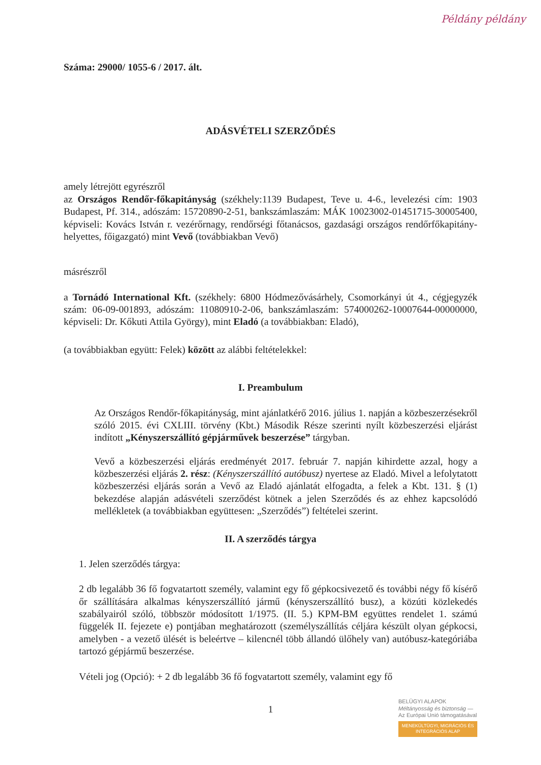Példány példány
Száma: 29000/ 1055-6 / 2017. ált.
ADÁSVÉTELI SZERZŐDÉS
amely létrejött egyrészről
az Országos Rendőr-főkapitányság (székhely:1139 Budapest, Teve u. 4-6., levelezési cím: 1903 Budapest, Pf. 314., adószám: 15720890-2-51, bankszámlaszám: MÁK 10023002-01451715-30005400, képviseli: Kovács István r. vezérőrnagy, rendőrségi főtanácsos, gazdasági országos rendőrfőkapitány-helyettes, főigazgató) mint Vevő (továbbiakban Vevő)
másrészről
a Tornádó International Kft. (székhely: 6800 Hódmezővásárhely, Csomorkányi út 4., cégjegyzék szám: 06-09-001893, adószám: 11080910-2-06, bankszámlaszám: 574000262-10007644-00000000, képviseli: Dr. Kőkuti Attila György), mint Eladó (a továbbiakban: Eladó),
(a továbbiakban együtt: Felek) között az alábbi feltételekkel:
I. Preambulum
Az Országos Rendőr-főkapitányság, mint ajánlatkérő 2016. július 1. napján a közbeszerzésekről szóló 2015. évi CXLIII. törvény (Kbt.) Második Része szerinti nyílt közbeszerzési eljárást indított „Kényszerszállító gépjárművek beszerzése” tárgyban.
Vevő a közbeszerzési eljárás eredményét 2017. február 7. napján kihirdette azzal, hogy a közbeszerzési eljárás 2. rész: (Kényszerszállító autóbusz) nyertese az Eladó. Mivel a lefolytatott közbeszerzési eljárás során a Vevő az Eladó ajánlatát elfogadta, a felek a Kbt. 131. § (1) bekezdése alapján adásvételi szerződést kötnek a jelen Szerződés és az ehhez kapcsolódó mellékletek (a továbbiakban együttesen: „Szerződés”) feltételei szerint.
II. A szerződés tárgya
1. Jelen szerződés tárgya:
2 db legalább 36 fő fogvatartott személy, valamint egy fő gépkocsivezető és további négy fő kísérő őr szállítására alkalmas kényszerszállító jármű (kényszerszállító busz), a közúti közlekedés szabályairól szóló, többször módosított 1/1975. (II. 5.) KPM-BM együttes rendelet 1. számú függelék II. fejezete e) pontjában meghatározott (személyszállítás céljára készült olyan gépkocsi, amelyben - a vezető ülését is beleértve – kilencnél több állandó ülőhely van) autóbusz-kategóriába tartozó gépjármű beszerzése.
Vételi jog (Opció): + 2 db legalább 36 fő fogvatartott személy, valamint egy fő
1
BELÜGYI ALAPOK
Méltányosság és biztonság — Az Európai Unió támogatásával
MENEKÜLTÜGYI, MIGRÁCIÓS ÉS INTEGRÁCIÓS ALAP